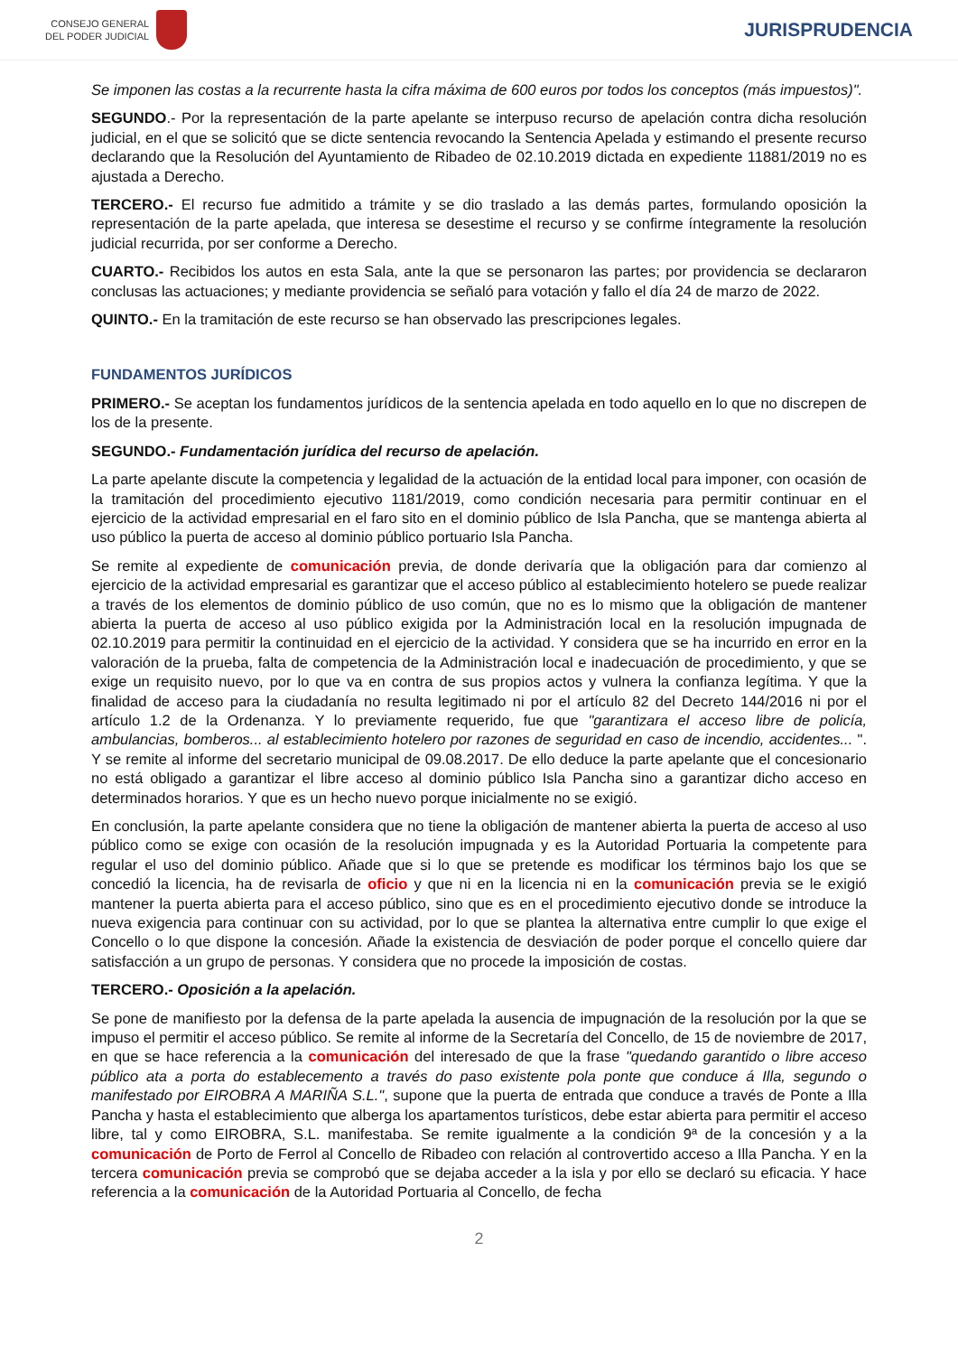CONSEJO GENERAL
DEL PODER JUDICIAL
JURISPRUDENCIA
Se imponen las costas a la recurrente hasta la cifra máxima de 600 euros por todos los conceptos (más impuestos)".
SEGUNDO.- Por la representación de la parte apelante se interpuso recurso de apelación contra dicha resolución judicial, en el que se solicitó que se dicte sentencia revocando la Sentencia Apelada y estimando el presente recurso declarando que la Resolución del Ayuntamiento de Ribadeo de 02.10.2019 dictada en expediente 11881/2019 no es ajustada a Derecho.
TERCERO.- El recurso fue admitido a trámite y se dio traslado a las demás partes, formulando oposición la representación de la parte apelada, que interesa se desestime el recurso y se confirme íntegramente la resolución judicial recurrida, por ser conforme a Derecho.
CUARTO.- Recibidos los autos en esta Sala, ante la que se personaron las partes; por providencia se declararon conclusas las actuaciones; y mediante providencia se señaló para votación y fallo el día 24 de marzo de 2022.
QUINTO.- En la tramitación de este recurso se han observado las prescripciones legales.
FUNDAMENTOS JURÍDICOS
PRIMERO.- Se aceptan los fundamentos jurídicos de la sentencia apelada en todo aquello en lo que no discrepen de los de la presente.
SEGUNDO.- Fundamentación jurídica del recurso de apelación.
La parte apelante discute la competencia y legalidad de la actuación de la entidad local para imponer, con ocasión de la tramitación del procedimiento ejecutivo 1181/2019, como condición necesaria para permitir continuar en el ejercicio de la actividad empresarial en el faro sito en el dominio público de Isla Pancha, que se mantenga abierta al uso público la puerta de acceso al dominio público portuario Isla Pancha.
Se remite al expediente de comunicación previa, de donde derivaría que la obligación para dar comienzo al ejercicio de la actividad empresarial es garantizar que el acceso público al establecimiento hotelero se puede realizar a través de los elementos de dominio público de uso común, que no es lo mismo que la obligación de mantener abierta la puerta de acceso al uso público exigida por la Administración local en la resolución impugnada de 02.10.2019 para permitir la continuidad en el ejercicio de la actividad. Y considera que se ha incurrido en error en la valoración de la prueba, falta de competencia de la Administración local e inadecuación de procedimiento, y que se exige un requisito nuevo, por lo que va en contra de sus propios actos y vulnera la confianza legítima. Y que la finalidad de acceso para la ciudadanía no resulta legitimado ni por el artículo 82 del Decreto 144/2016 ni por el artículo 1.2 de la Ordenanza. Y lo previamente requerido, fue que "garantizara el acceso libre de policía, ambulancias, bomberos... al establecimiento hotelero por razones de seguridad en caso de incendio, accidentes... ". Y se remite al informe del secretario municipal de 09.08.2017. De ello deduce la parte apelante que el concesionario no está obligado a garantizar el libre acceso al dominio público Isla Pancha sino a garantizar dicho acceso en determinados horarios. Y que es un hecho nuevo porque inicialmente no se exigió.
En conclusión, la parte apelante considera que no tiene la obligación de mantener abierta la puerta de acceso al uso público como se exige con ocasión de la resolución impugnada y es la Autoridad Portuaria la competente para regular el uso del dominio público. Añade que si lo que se pretende es modificar los términos bajo los que se concedió la licencia, ha de revisarla de oficio y que ni en la licencia ni en la comunicación previa se le exigió mantener la puerta abierta para el acceso público, sino que es en el procedimiento ejecutivo donde se introduce la nueva exigencia para continuar con su actividad, por lo que se plantea la alternativa entre cumplir lo que exige el Concello o lo que dispone la concesión. Añade la existencia de desviación de poder porque el concello quiere dar satisfacción a un grupo de personas. Y considera que no procede la imposición de costas.
TERCERO.- Oposición a la apelación.
Se pone de manifiesto por la defensa de la parte apelada la ausencia de impugnación de la resolución por la que se impuso el permitir el acceso público. Se remite al informe de la Secretaría del Concello, de 15 de noviembre de 2017, en que se hace referencia a la comunicación del interesado de que la frase "quedando garantido o libre acceso público ata a porta do establecemento a través do paso existente pola ponte que conduce á Illa, segundo o manifestado por EIROBRA A MARIÑA S.L.", supone que la puerta de entrada que conduce a través de Ponte a Illa Pancha y hasta el establecimiento que alberga los apartamentos turísticos, debe estar abierta para permitir el acceso libre, tal y como EIROBRA, S.L. manifestaba. Se remite igualmente a la condición 9ª de la concesión y a la comunicación de Porto de Ferrol al Concello de Ribadeo con relación al controvertido acceso a Illa Pancha. Y en la tercera comunicación previa se comprobó que se dejaba acceder a la isla y por ello se declaró su eficacia. Y hace referencia a la comunicación de la Autoridad Portuaria al Concello, de fecha
2